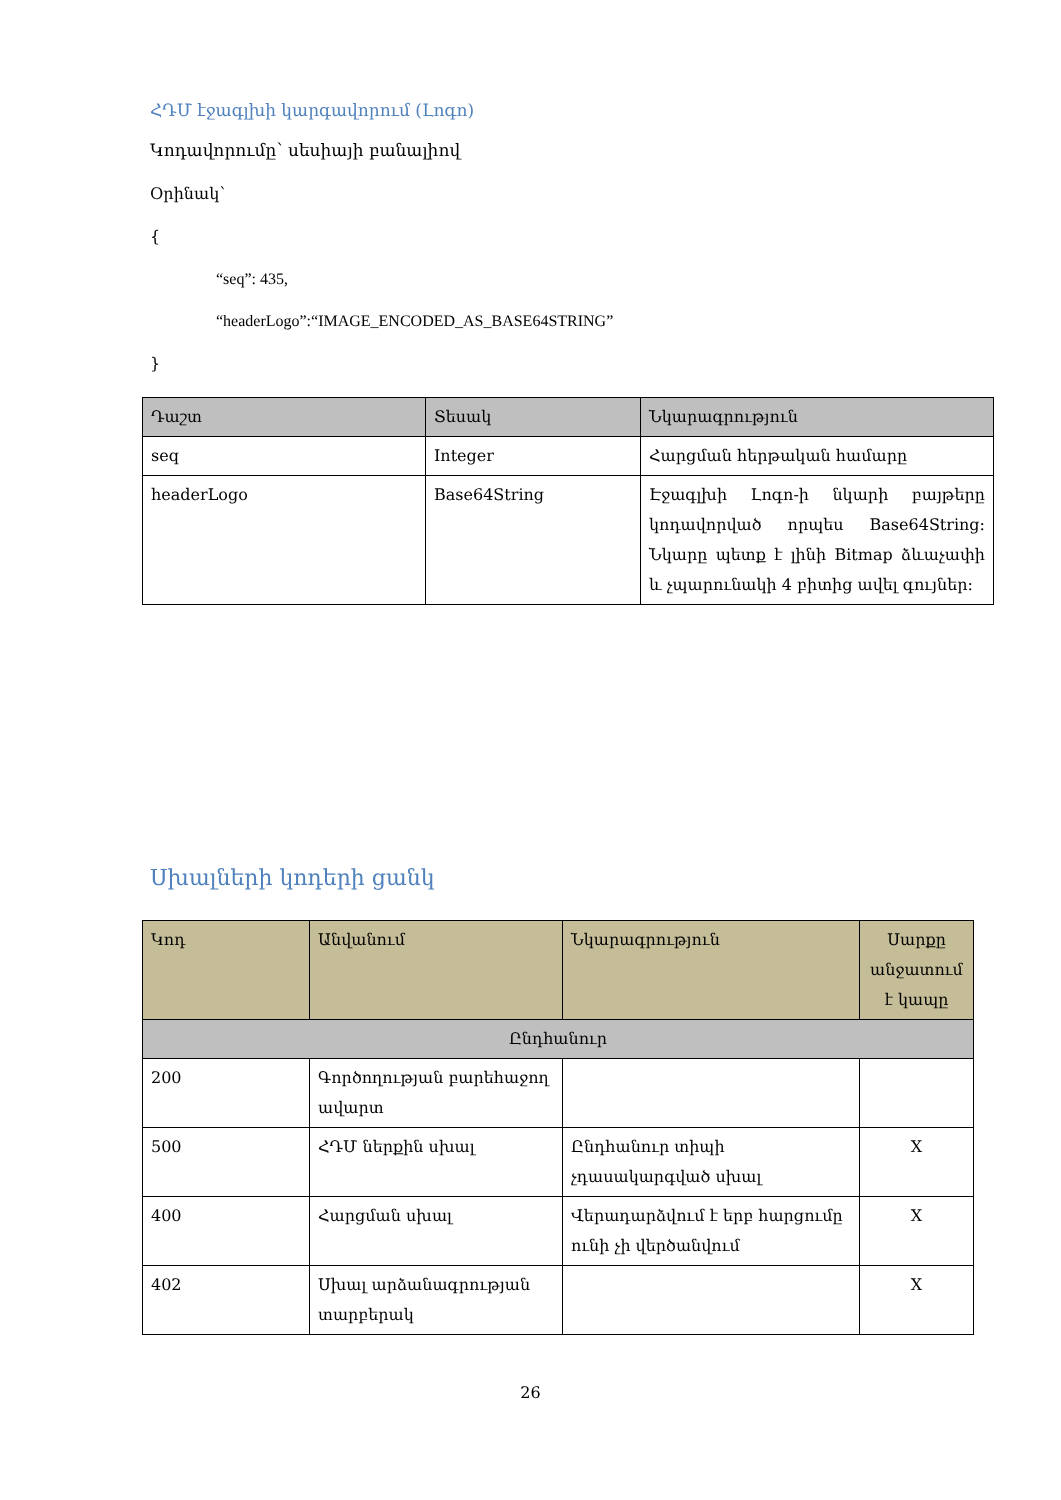ՀԴՄ էջագլխի կարգավորում (Լոգո)
Կոդավորումը՝ սեսիայի բանալիով
Օրինակ՝
{
“seq”: 435,
“headerLogo”:“IMAGE_ENCODED_AS_BASE64STRING”
}
| Դաշտ | Տեսակ | Նկարագրություն |
| --- | --- | --- |
| seq | Integer | Հարցման հերթական համարը |
| headerLogo | Base64String | Էջագլխի Լոգո-ի նկարի բայթերը կոդավորված որպես Base64String: Նկարը պետք է լինի Bitmap ձևաչափի և չպարունակի 4 բիտից ավել գույներ: |
Սխալների կոդերի ցանկ
| Կոդ | Անվանում | Նկարագրություն | Սարքը անջատում է կապը |
| --- | --- | --- | --- |
| Ընդհանուր | | | |
| 200 | Գործողության բարեհաջող ավարտ | | |
| 500 | ՀԴՄ ներքին սխալ | Ընդհանուր տիպի չդասակարգված սխալ | X |
| 400 | Հարցման սխալ | Վերադարձվում է երբ հարցումը ունի չի վերծանվում | X |
| 402 | Սխալ արձանագրության տարբերակ | | X |
26